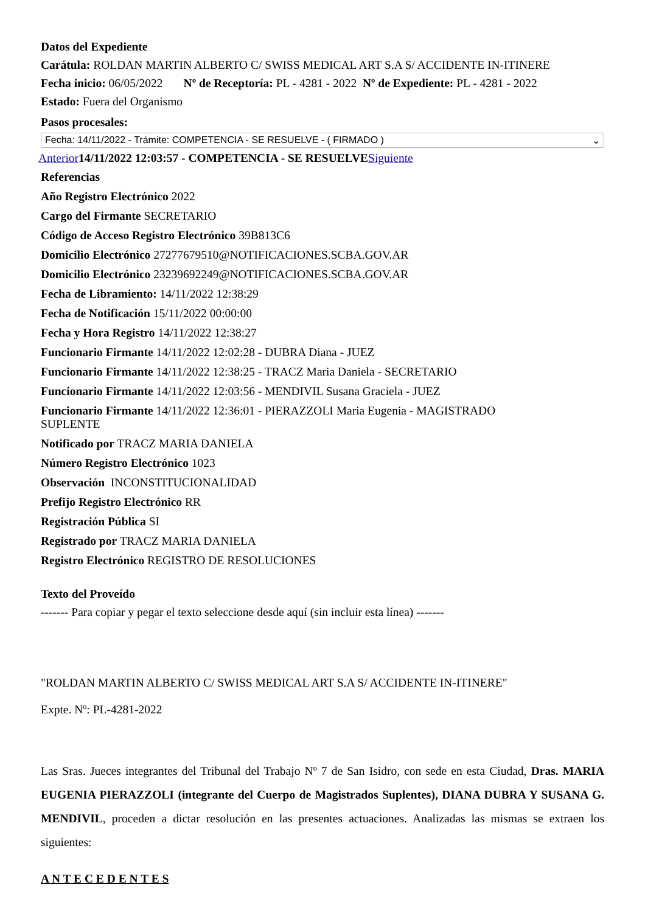Datos del Expediente
Carátula: ROLDAN MARTIN ALBERTO C/ SWISS MEDICAL ART S.A S/ ACCIDENTE IN-ITINERE
Fecha inicio: 06/05/2022 Nº de Receptoría: PL - 4281 - 2022 Nº de Expediente: PL - 4281 - 2022
Estado: Fuera del Organismo
Pasos procesales:
Fecha: 14/11/2022 - Trámite: COMPETENCIA - SE RESUELVE - ( FIRMADO ) ⌄
Anterior 14/11/2022 12:03:57 - COMPETENCIA - SE RESUELVE Siguiente
Referencias
Año Registro Electrónico 2022
Cargo del Firmante SECRETARIO
Código de Acceso Registro Electrónico 39B813C6
Domicilio Electrónico 27277679510@NOTIFICACIONES.SCBA.GOV.AR
Domicilio Electrónico 23239692249@NOTIFICACIONES.SCBA.GOV.AR
Fecha de Libramiento: 14/11/2022 12:38:29
Fecha de Notificación 15/11/2022 00:00:00
Fecha y Hora Registro 14/11/2022 12:38:27
Funcionario Firmante 14/11/2022 12:02:28 - DUBRA Diana - JUEZ
Funcionario Firmante 14/11/2022 12:38:25 - TRACZ Maria Daniela - SECRETARIO
Funcionario Firmante 14/11/2022 12:03:56 - MENDIVIL Susana Graciela - JUEZ
Funcionario Firmante 14/11/2022 12:36:01 - PIERAZZOLI Maria Eugenia - MAGISTRADO
SUPLENTE
Notificado por TRACZ MARIA DANIELA
Número Registro Electrónico 1023
Observación INCONSTITUCIONALIDAD
Prefijo Registro Electrónico RR
Registración Pública SI
Registrado por TRACZ MARIA DANIELA
Registro Electrónico REGISTRO DE RESOLUCIONES
Texto del Proveído
------- Para copiar y pegar el texto seleccione desde aquí (sin incluir esta línea) -------
"ROLDAN MARTIN ALBERTO C/ SWISS MEDICAL ART S.A S/ ACCIDENTE IN-ITINERE"
Expte. Nº: PL-4281-2022
Las Sras. Jueces integrantes del Tribunal del Trabajo Nº 7 de San Isidro, con sede en esta Ciudad, Dras. MARIA EUGENIA PIERAZZOLI (integrante del Cuerpo de Magistrados Suplentes), DIANA DUBRA Y SUSANA G. MENDIVIL, proceden a dictar resolución en las presentes actuaciones. Analizadas las mismas se extraen los siguientes:
A N T E C E D E N T E S